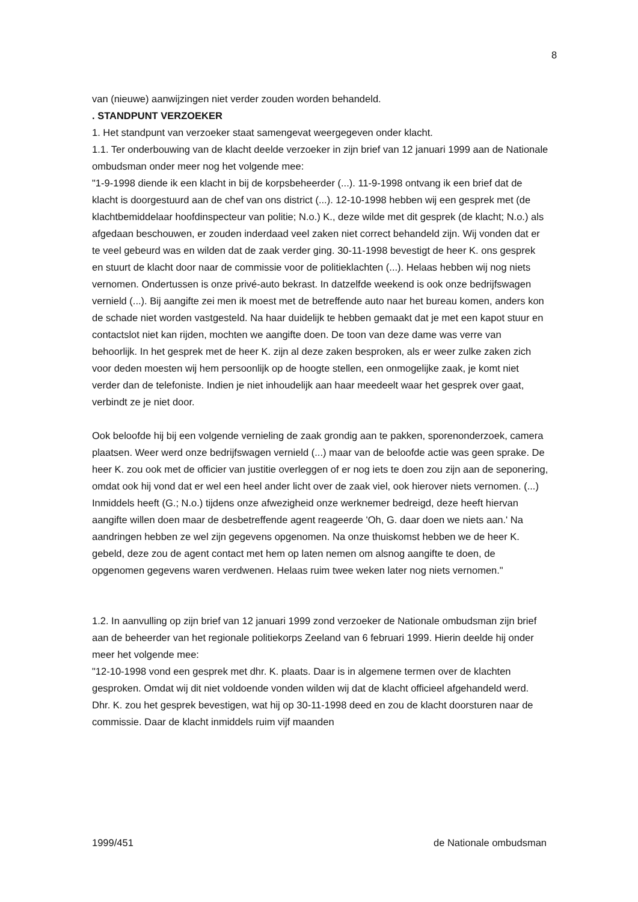8
van (nieuwe) aanwijzingen niet verder zouden worden behandeld.
. STANDPUNT VERZOEKER
1. Het standpunt van verzoeker staat samengevat weergegeven onder klacht.
1.1. Ter onderbouwing van de klacht deelde verzoeker in zijn brief van 12 januari 1999 aan de Nationale ombudsman onder meer nog het volgende mee:
"1-9-1998 diende ik een klacht in bij de korpsbeheerder (...). 11-9-1998 ontvang ik een brief dat de klacht is doorgestuurd aan de chef van ons district (...). 12-10-1998 hebben wij een gesprek met (de klachtbemiddelaar hoofdinspecteur van politie; N.o.) K., deze wilde met dit gesprek (de klacht; N.o.) als afgedaan beschouwen, er zouden inderdaad veel zaken niet correct behandeld zijn. Wij vonden dat er te veel gebeurd was en wilden dat de zaak verder ging. 30-11-1998 bevestigt de heer K. ons gesprek en stuurt de klacht door naar de commissie voor de politieklachten (...). Helaas hebben wij nog niets vernomen. Ondertussen is onze privé-auto bekrast. In datzelfde weekend is ook onze bedrijfswagen vernield (...). Bij aangifte zei men ik moest met de betreffende auto naar het bureau komen, anders kon de schade niet worden vastgesteld. Na haar duidelijk te hebben gemaakt dat je met een kapot stuur en contactslot niet kan rijden, mochten we aangifte doen. De toon van deze dame was verre van behoorlijk. In het gesprek met de heer K. zijn al deze zaken besproken, als er weer zulke zaken zich voor deden moesten wij hem persoonlijk op de hoogte stellen, een onmogelijke zaak, je komt niet verder dan de telefoniste. Indien je niet inhoudelijk aan haar meedeelt waar het gesprek over gaat, verbindt ze je niet door.
Ook beloofde hij bij een volgende vernieling de zaak grondig aan te pakken, sporenonderzoek, camera plaatsen. Weer werd onze bedrijfswagen vernield (...) maar van de beloofde actie was geen sprake. De heer K. zou ook met de officier van justitie overleggen of er nog iets te doen zou zijn aan de seponering, omdat ook hij vond dat er wel een heel ander licht over de zaak viel, ook hierover niets vernomen. (...) Inmiddels heeft (G.; N.o.) tijdens onze afwezigheid onze werknemer bedreigd, deze heeft hiervan aangifte willen doen maar de desbetreffende agent reageerde 'Oh, G. daar doen we niets aan.' Na aandringen hebben ze wel zijn gegevens opgenomen. Na onze thuiskomst hebben we de heer K. gebeld, deze zou de agent contact met hem op laten nemen om alsnog aangifte te doen, de opgenomen gegevens waren verdwenen. Helaas ruim twee weken later nog niets vernomen."
1.2. In aanvulling op zijn brief van 12 januari 1999 zond verzoeker de Nationale ombudsman zijn brief aan de beheerder van het regionale politiekorps Zeeland van 6 februari 1999. Hierin deelde hij onder meer het volgende mee:
"12-10-1998 vond een gesprek met dhr. K. plaats. Daar is in algemene termen over de klachten gesproken. Omdat wij dit niet voldoende vonden wilden wij dat de klacht officieel afgehandeld werd. Dhr. K. zou het gesprek bevestigen, wat hij op 30-11-1998 deed en zou de klacht doorsturen naar de commissie. Daar de klacht inmiddels ruim vijf maanden
1999/451 de Nationale ombudsman